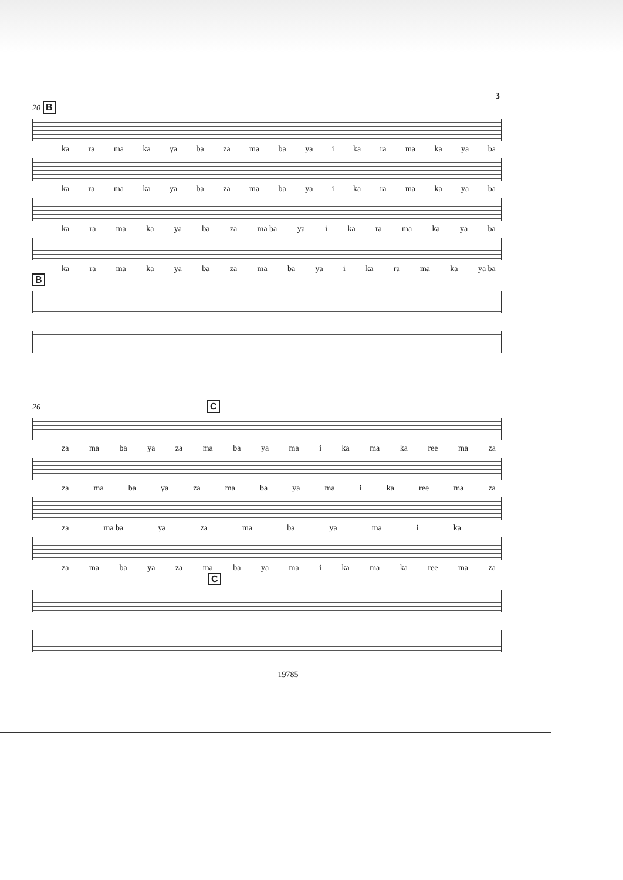3
20 B
ka ra ma ka ya ba za ma ba ya i ka ra ma ka ya ba
ka ra ma ka ya ba za ma ba ya i ka ra ma ka ya ba
ka ra ma ka ya ba za ma ba ya i ka ra ma ka ya ba
ka ra ma ka ya ba za ma ba ya i ka ra ma ka ya ba
B
26 C
za ma ba ya za ma ba ya ma i ka ma ka ree ma za
za ma ba ya za ma ba ya ma i ka ree ma za
za ma ba ya za ma ba ya ma i ka
za ma ba ya za ma ba ya ma i ka ma ka ree ma za
C
19785